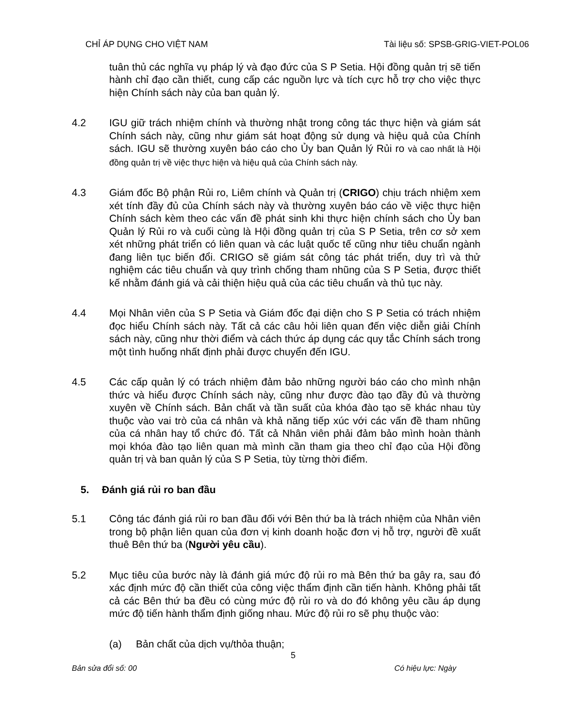CHỈ ÁP DỤNG CHO VIỆT NAM Tài liệu số: SPSB-GRIG-VIET-POL06
tuân thủ các nghĩa vụ pháp lý và đạo đức của S P Setia. Hội đồng quản trị sẽ tiến hành chỉ đạo cần thiết, cung cấp các nguồn lực và tích cực hỗ trợ cho việc thực hiện Chính sách này của ban quản lý.
4.2 IGU giữ trách nhiệm chính và thường nhật trong công tác thực hiện và giám sát Chính sách này, cũng như giám sát hoạt động sử dụng và hiệu quả của Chính sách. IGU sẽ thường xuyên báo cáo cho Ủy ban Quản lý Rủi ro và cao nhất là Hội đồng quản trị về việc thực hiện và hiệu quả của Chính sách này.
4.3 Giám đốc Bộ phận Rủi ro, Liêm chính và Quản trị (CRIGO) chịu trách nhiệm xem xét tính đầy đủ của Chính sách này và thường xuyên báo cáo về việc thực hiện Chính sách kèm theo các vấn đề phát sinh khi thực hiện chính sách cho Ủy ban Quản lý Rủi ro và cuối cùng là Hội đồng quản trị của S P Setia, trên cơ sở xem xét những phát triển có liên quan và các luật quốc tế cũng như tiêu chuẩn ngành đang liên tục biến đổi. CRIGO sẽ giám sát công tác phát triển, duy trì và thử nghiệm các tiêu chuẩn và quy trình chống tham nhũng của S P Setia, được thiết kế nhằm đánh giá và cải thiện hiệu quả của các tiêu chuẩn và thủ tục này.
4.4 Mọi Nhân viên của S P Setia và Giám đốc đại diện cho S P Setia có trách nhiệm đọc hiểu Chính sách này. Tất cả các câu hỏi liên quan đến việc diễn giải Chính sách này, cũng như thời điểm và cách thức áp dụng các quy tắc Chính sách trong một tình huống nhất định phải được chuyển đến IGU.
4.5 Các cấp quản lý có trách nhiệm đảm bảo những người báo cáo cho mình nhận thức và hiểu được Chính sách này, cũng như được đào tạo đầy đủ và thường xuyên về Chính sách. Bản chất và tần suất của khóa đào tạo sẽ khác nhau tùy thuộc vào vai trò của cá nhân và khả năng tiếp xúc với các vấn đề tham nhũng của cá nhân hay tổ chức đó. Tất cả Nhân viên phải đảm bảo mình hoàn thành mọi khóa đào tạo liên quan mà mình cần tham gia theo chỉ đạo của Hội đồng quản trị và ban quản lý của S P Setia, tùy từng thời điểm.
5. Đánh giá rủi ro ban đầu
5.1 Công tác đánh giá rủi ro ban đầu đối với Bên thứ ba là trách nhiệm của Nhân viên trong bộ phận liên quan của đơn vị kinh doanh hoặc đơn vị hỗ trợ, người đề xuất thuê Bên thứ ba (Người yêu cầu).
5.2 Mục tiêu của bước này là đánh giá mức độ rủi ro mà Bên thứ ba gây ra, sau đó xác định mức độ cần thiết của công việc thẩm định cần tiến hành. Không phải tất cả các Bên thứ ba đều có cùng mức độ rủi ro và do đó không yêu cầu áp dụng mức độ tiến hành thẩm định giống nhau. Mức độ rủi ro sẽ phụ thuộc vào:
(a) Bản chất của dịch vụ/thỏa thuận;
5
Bản sửa đổi số: 00 Có hiệu lực: Ngày